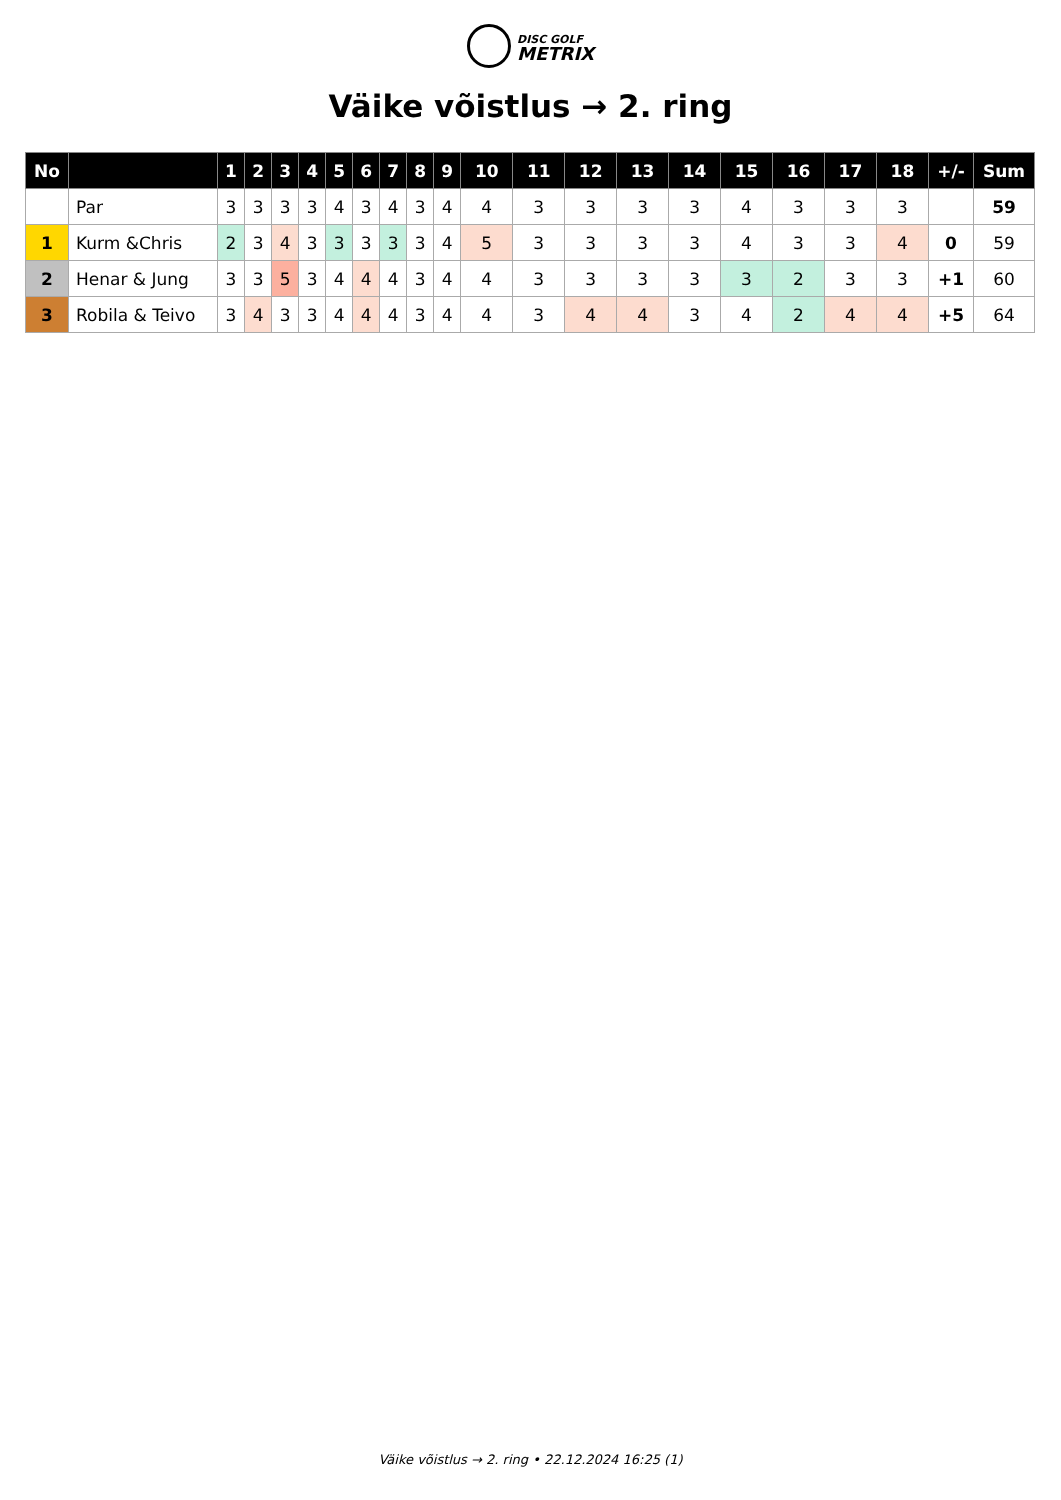DISC GOLF
METRIX
Väike võistlus → 2. ring
| No | | 1 | 2 | 3 | 4 | 5 | 6 | 7 | 8 | 9 | 10 | 11 | 12 | 13 | 14 | 15 | 16 | 17 | 18 | +/- | Sum |
| --- | --- | --- | --- | --- | --- | --- | --- | --- | --- | --- | --- | --- | --- | --- | --- | --- | --- | --- | --- | --- | --- |
| | Par | 3 | 3 | 3 | 3 | 4 | 3 | 4 | 3 | 4 | 4 | 3 | 3 | 3 | 3 | 4 | 3 | 3 | 3 | | 59 |
| 1 | Kurm &Chris | 2 | 3 | 4 | 3 | 3 | 3 | 3 | 3 | 4 | 5 | 3 | 3 | 3 | 3 | 4 | 3 | 3 | 4 | 0 | 59 |
| 2 | Henar & Jung | 3 | 3 | 5 | 3 | 4 | 4 | 4 | 3 | 4 | 4 | 3 | 3 | 3 | 3 | 3 | 2 | 3 | 3 | +1 | 60 |
| 3 | Robila & Teivo | 3 | 4 | 3 | 3 | 4 | 4 | 4 | 3 | 4 | 4 | 3 | 4 | 4 | 3 | 4 | 2 | 4 | 4 | +5 | 64 |
Väike võistlus → 2. ring • 22.12.2024 16:25 (1)